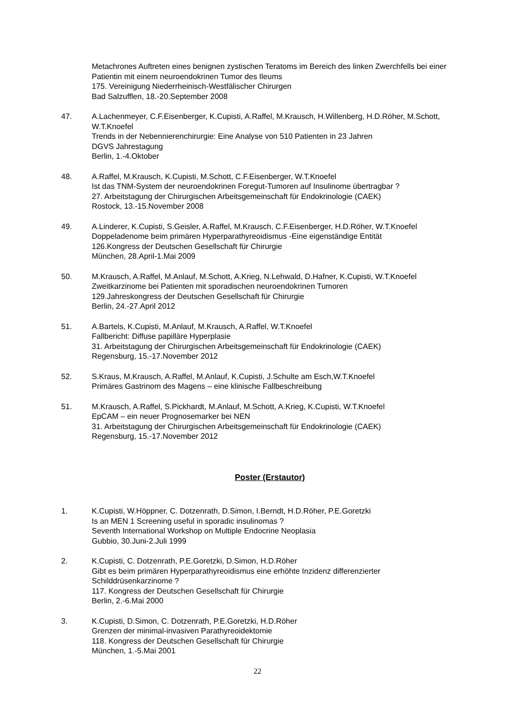Metachrones Auftreten eines benignen zystischen Teratoms im Bereich des linken Zwerchfells bei einer Patientin mit einem neuroendokrinen Tumor des Ileums
175. Vereinigung Niederrheinisch-Westfälischer Chirurgen
Bad Salzufflen, 18.-20.September 2008
47. A.Lachenmeyer, C.F.Eisenberger, K.Cupisti, A.Raffel, M.Krausch, H.Willenberg, H.D.Röher, M.Schott, W.T.Knoefel
Trends in der Nebennierenchirurgie: Eine Analyse von 510 Patienten in 23 Jahren
DGVS Jahrestagung
Berlin, 1.-4.Oktober
48. A.Raffel, M.Krausch, K.Cupisti, M.Schott, C.F.Eisenberger, W.T.Knoefel
Ist das TNM-System der neuroendokrinen Foregut-Tumoren auf Insulinome übertragbar ?
27. Arbeitstagung der Chirurgischen Arbeitsgemeinschaft für Endokrinologie (CAEK)
Rostock, 13.-15.November 2008
49. A.Linderer, K.Cupisti, S.Geisler, A.Raffel, M.Krausch, C.F.Eisenberger, H.D.Röher, W.T.Knoefel
Doppeladenome beim primären Hyperparathyreoidismus -Eine eigenständige Entität
126.Kongress der Deutschen Gesellschaft für Chirurgie
München, 28.April-1.Mai 2009
50. M.Krausch, A.Raffel, M.Anlauf, M.Schott, A.Krieg, N.Lehwald, D.Hafner, K.Cupisti, W.T.Knoefel
Zweitkarzinome bei Patienten mit sporadischen neuroendokrinen Tumoren
129.Jahreskongress der Deutschen Gesellschaft für Chirurgie
Berlin, 24.-27.April 2012
51. A.Bartels, K.Cupisti, M.Anlauf, M.Krausch, A.Raffel, W.T.Knoefel
Fallbericht: Diffuse papilläre Hyperplasie
31. Arbeitstagung der Chirurgischen Arbeitsgemeinschaft für Endokrinologie (CAEK)
Regensburg, 15.-17.November 2012
52. S.Kraus, M.Krausch, A.Raffel, M.Anlauf, K.Cupisti, J.Schulte am Esch,W.T.Knoefel
Primäres Gastrinom des Magens – eine klinische Fallbeschreibung
51. M.Krausch, A.Raffel, S.Pickhardt, M.Anlauf, M.Schott, A.Krieg, K.Cupisti, W.T.Knoefel
EpCAM – ein neuer Prognosemarker bei NEN
31. Arbeitstagung der Chirurgischen Arbeitsgemeinschaft für Endokrinologie (CAEK)
Regensburg, 15.-17.November 2012
Poster (Erstautor)
1. K.Cupisti, W.Höppner, C. Dotzenrath, D.Simon, I.Berndt, H.D.Röher, P.E.Goretzki
Is an MEN 1 Screening useful in sporadic insulinomas ?
Seventh International Workshop on Multiple Endocrine Neoplasia
Gubbio, 30.Juni-2.Juli 1999
2. K.Cupisti, C. Dotzenrath, P.E.Goretzki, D.Simon, H.D.Röher
Gibt es beim primären Hyperparathyreoidismus eine erhöhte Inzidenz differenzierter Schilddrüsenkarzinome ?
117. Kongress der Deutschen Gesellschaft für Chirurgie
Berlin, 2.-6.Mai 2000
3. K.Cupisti, D.Simon, C. Dotzenrath, P.E.Goretzki, H.D.Röher
Grenzen der minimal-invasiven Parathyreoidektomie
118. Kongress der Deutschen Gesellschaft für Chirurgie
München, 1.-5.Mai 2001
22